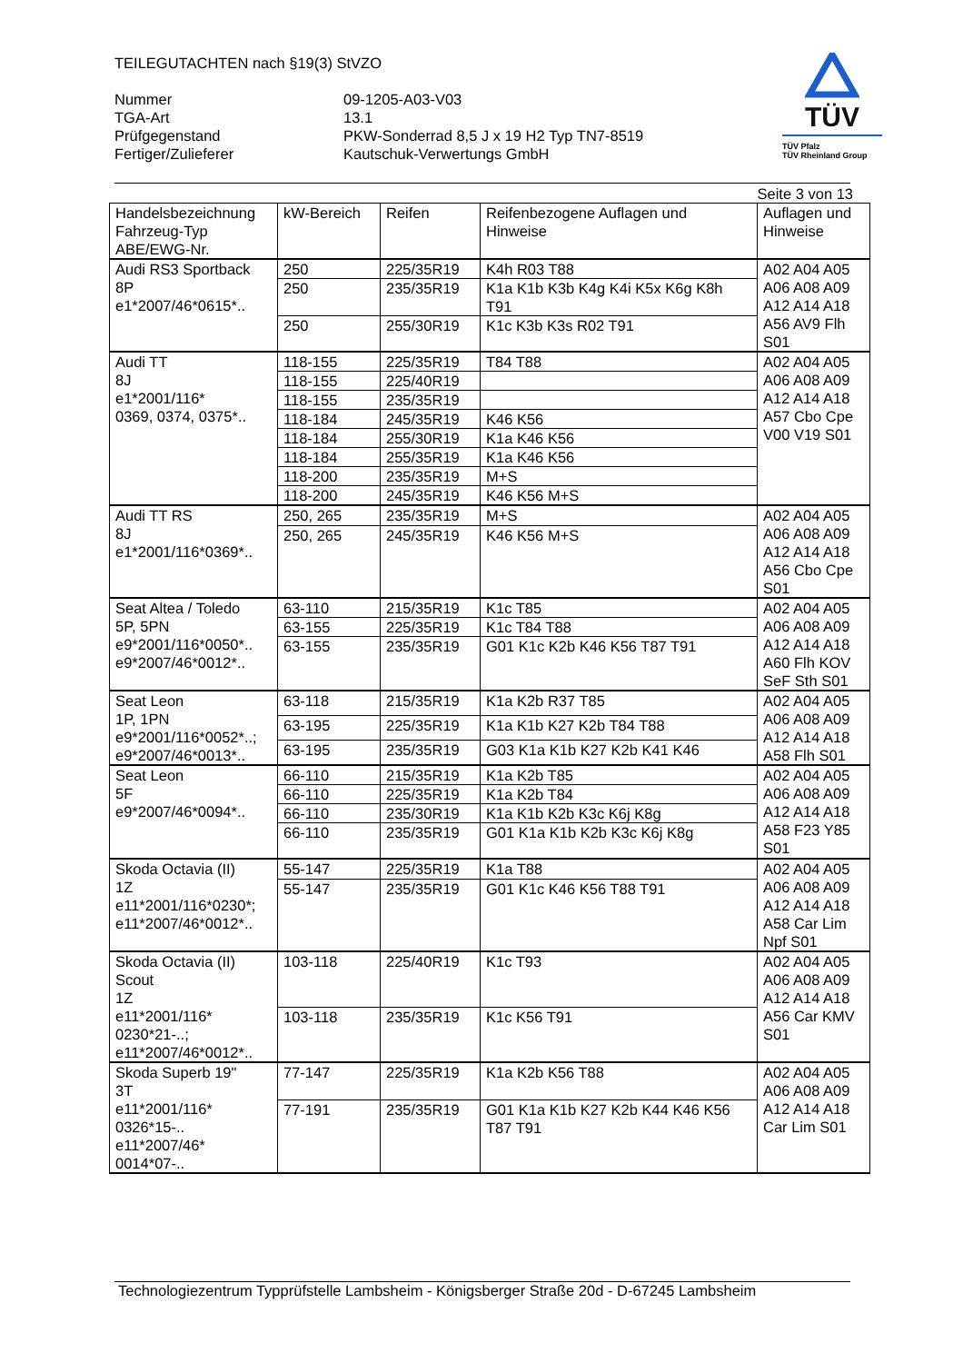TEILEGUTACHTEN nach §19(3) StVZO
TÜV
TÜV Pfalz
TÜV Rheinland Group
Nummer 09-1205-A03-V03
TGA-Art 13.1
Prüfgegenstand PKW-Sonderrad 8,5 J x 19 H2 Typ TN7-8519
Fertiger/Zulieferer Kautschuk-Verwertungs GmbH
Seite 3 von 13
| Handelsbezeichnung Fahrzeug-Typ ABE/EWG-Nr. | kW-Bereich | Reifen | Reifenbezogene Auflagen und Hinweise | Auflagen und Hinweise |
| Audi RS3 Sportback 8P e1*2007/46*0615*.. | 250 | 225/35R19 | K4h R03 T88 | A02 A04 A05 A06 A08 A09 A12 A14 A18 A56 AV9 Flh S01 |
| | 250 | 235/35R19 | K1a K1b K3b K4g K4i K5x K6g K8h T91 | |
| | 250 | 255/30R19 | K1c K3b K3s R02 T91 | |
| Audi TT 8J e1*2001/116* 0369, 0374, 0375*.. | 118-155 | 225/35R19 | T84 T88 | A02 A04 A05 A06 A08 A09 A12 A14 A18 A57 Cbo Cpe V00 V19 S01 |
| | 118-155 | 225/40R19 | | |
| | 118-155 | 235/35R19 | | |
| | 118-184 | 245/35R19 | K46 K56 | |
| | 118-184 | 255/30R19 | K1a K46 K56 | |
| | 118-184 | 255/35R19 | K1a K46 K56 | |
| | 118-200 | 235/35R19 | M+S | |
| | 118-200 | 245/35R19 | K46 K56 M+S | |
| Audi TT RS 8J e1*2001/116*0369*.. | 250, 265 | 235/35R19 | M+S | A02 A04 A05 A06 A08 A09 A12 A14 A18 A56 Cbo Cpe S01 |
| | 250, 265 | 245/35R19 | K46 K56 M+S | |
| Seat Altea / Toledo 5P, 5PN e9*2001/116*0050*.. e9*2007/46*0012*.. | 63-110 | 215/35R19 | K1c T85 | A02 A04 A05 A06 A08 A09 A12 A14 A18 A60 Flh KOV SeF Sth S01 |
| | 63-155 | 225/35R19 | K1c T84 T88 | |
| | 63-155 | 235/35R19 | G01 K1c K2b K46 K56 T87 T91 | |
| Seat Leon 1P, 1PN e9*2001/116*0052*..; e9*2007/46*0013*.. | 63-118 | 215/35R19 | K1a K2b R37 T85 | A02 A04 A05 A06 A08 A09 A12 A14 A18 A58 Flh S01 |
| | 63-195 | 225/35R19 | K1a K1b K27 K2b T84 T88 | |
| | 63-195 | 235/35R19 | G03 K1a K1b K27 K2b K41 K46 | |
| Seat Leon 5F e9*2007/46*0094*.. | 66-110 | 215/35R19 | K1a K2b T85 | A02 A04 A05 A06 A08 A09 A12 A14 A18 A58 F23 Y85 S01 |
| | 66-110 | 225/35R19 | K1a K2b T84 | |
| | 66-110 | 235/30R19 | K1a K1b K2b K3c K6j K8g | |
| | 66-110 | 235/35R19 | G01 K1a K1b K2b K3c K6j K8g | |
| Skoda Octavia (II) 1Z e11*2001/116*0230*; e11*2007/46*0012*.. | 55-147 | 225/35R19 | K1a T88 | A02 A04 A05 A06 A08 A09 A12 A14 A18 A58 Car Lim Npf S01 |
| | 55-147 | 235/35R19 | G01 K1c K46 K56 T88 T91 | |
| Skoda Octavia (II) Scout 1Z e11*2001/116* 0230*21-..; e11*2007/46*0012*.. | 103-118 | 225/40R19 | K1c T93 | A02 A04 A05 A06 A08 A09 A12 A14 A18 A56 Car KMV S01 |
| | 103-118 | 235/35R19 | K1c K56 T91 | |
| Skoda Superb 19" 3T e11*2001/116* 0326*15-.. e11*2007/46* 0014*07-.. | 77-147 | 225/35R19 | K1a K2b K56 T88 | A02 A04 A05 A06 A08 A09 A12 A14 A18 Car Lim S01 |
| | 77-191 | 235/35R19 | G01 K1a K1b K27 K2b K44 K46 K56 T87 T91 | |
Technologiezentrum Typprüfstelle Lambsheim - Königsberger Straße 20d - D-67245 Lambsheim